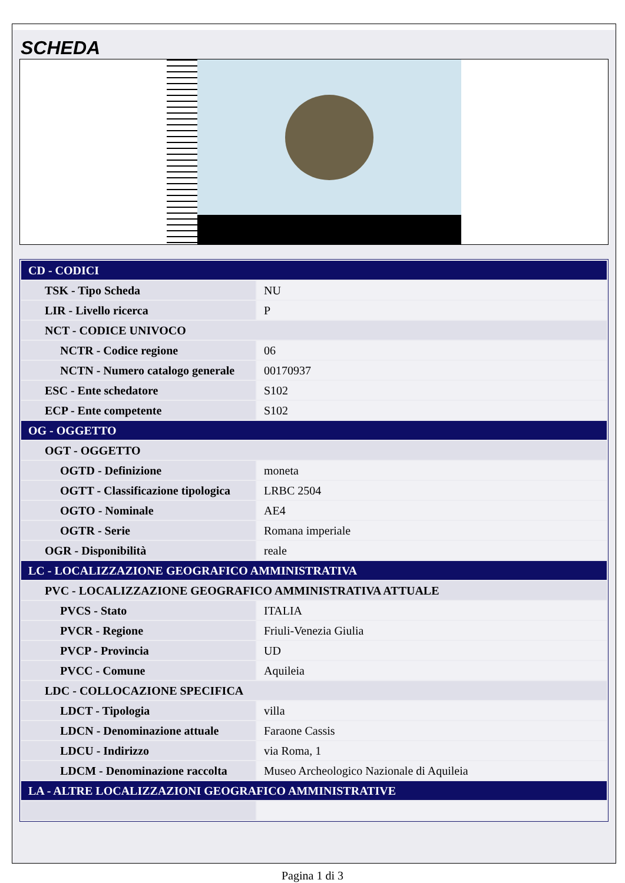SCHEDA
| CD - CODICI | |
| TSK - Tipo Scheda | NU |
| LIR - Livello ricerca | P |
| NCT - CODICE UNIVOCO | |
| NCTR - Codice regione | 06 |
| NCTN - Numero catalogo generale | 00170937 |
| ESC - Ente schedatore | S102 |
| ECP - Ente competente | S102 |
| OG - OGGETTO | |
| OGT - OGGETTO | |
| OGTD - Definizione | moneta |
| OGTT - Classificazione tipologica | LRBC 2504 |
| OGTO - Nominale | AE4 |
| OGTR - Serie | Romana imperiale |
| OGR - Disponibilità | reale |
| LC - LOCALIZZAZIONE GEOGRAFICO AMMINISTRATIVA | |
| PVC - LOCALIZZAZIONE GEOGRAFICO AMMINISTRATIVA ATTUALE | |
| PVCS - Stato | ITALIA |
| PVCR - Regione | Friuli-Venezia Giulia |
| PVCP - Provincia | UD |
| PVCC - Comune | Aquileia |
| LDC - COLLOCAZIONE SPECIFICA | |
| LDCT - Tipologia | villa |
| LDCN - Denominazione attuale | Faraone Cassis |
| LDCU - Indirizzo | via Roma, 1 |
| LDCM - Denominazione raccolta | Museo Archeologico Nazionale di Aquileia |
| LA - ALTRE LOCALIZZAZIONI GEOGRAFICO AMMINISTRATIVE | |
Pagina 1 di 3